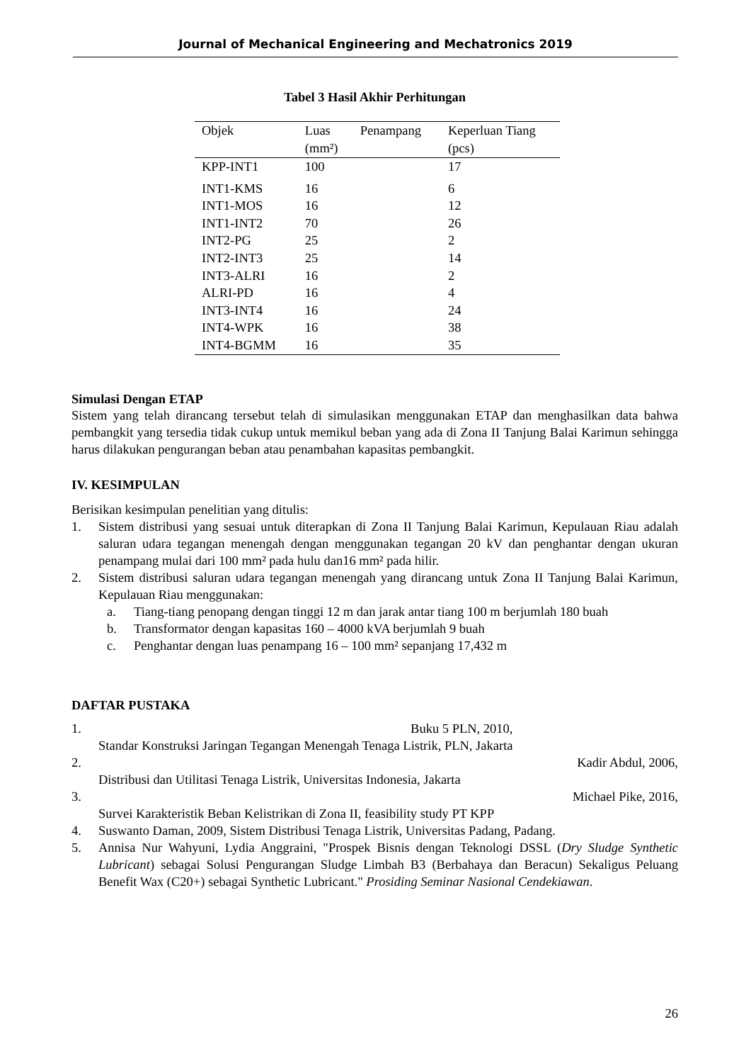Journal of Mechanical Engineering and Mechatronics 2019
Tabel 3 Hasil Akhir Perhitungan
| Objek | Luas (mm²) | Penampang | Keperluan Tiang (pcs) |
| --- | --- | --- | --- |
| KPP-INT1 | 100 | | 17 |
| INT1-KMS | 16 | | 6 |
| INT1-MOS | 16 | | 12 |
| INT1-INT2 | 70 | | 26 |
| INT2-PG | 25 | | 2 |
| INT2-INT3 | 25 | | 14 |
| INT3-ALRI | 16 | | 2 |
| ALRI-PD | 16 | | 4 |
| INT3-INT4 | 16 | | 24 |
| INT4-WPK | 16 | | 38 |
| INT4-BGMM | 16 | | 35 |
Simulasi Dengan ETAP
Sistem yang telah dirancang tersebut telah di simulasikan menggunakan ETAP dan menghasilkan data bahwa pembangkit yang tersedia tidak cukup untuk memikul beban yang ada di Zona II Tanjung Balai Karimun sehingga harus dilakukan pengurangan beban atau penambahan kapasitas pembangkit.
IV. KESIMPULAN
Berisikan kesimpulan penelitian yang ditulis:
1. Sistem distribusi yang sesuai untuk diterapkan di Zona II Tanjung Balai Karimun, Kepulauan Riau adalah saluran udara tegangan menengah dengan menggunakan tegangan 20 kV dan penghantar dengan ukuran penampang mulai dari 100 mm² pada hulu dan16 mm² pada hilir.
2. Sistem distribusi saluran udara tegangan menengah yang dirancang untuk Zona II Tanjung Balai Karimun, Kepulauan Riau menggunakan:
a. Tiang-tiang penopang dengan tinggi 12 m dan jarak antar tiang 100 m berjumlah 180 buah
b. Transformator dengan kapasitas 160 – 4000 kVA berjumlah 9 buah
c. Penghantar dengan luas penampang 16 – 100 mm² sepanjang 17,432 m
DAFTAR PUSTAKA
1. Buku 5 PLN, 2010,
Standar Konstruksi Jaringan Tegangan Menengah Tenaga Listrik, PLN, Jakarta
2. Kadir Abdul, 2006,
Distribusi dan Utilitasi Tenaga Listrik, Universitas Indonesia, Jakarta
3. Michael Pike, 2016,
Survei Karakteristik Beban Kelistrikan di Zona II, feasibility study PT KPP
4. Suswanto Daman, 2009, Sistem Distribusi Tenaga Listrik, Universitas Padang, Padang.
5. Annisa Nur Wahyuni, Lydia Anggraini, "Prospek Bisnis dengan Teknologi DSSL (Dry Sludge Synthetic Lubricant) sebagai Solusi Pengurangan Sludge Limbah B3 (Berbahaya dan Beracun) Sekaligus Peluang Benefit Wax (C20+) sebagai Synthetic Lubricant." Prosiding Seminar Nasional Cendekiawan.
26